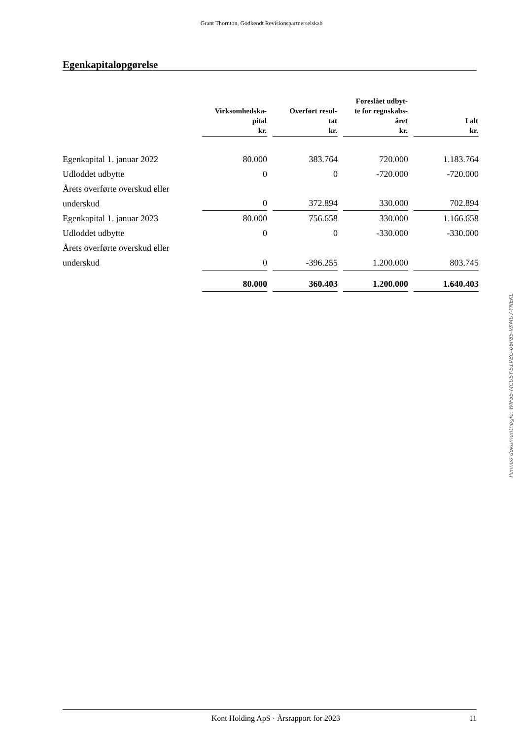Grant Thornton, Godkendt Revisionspartnerselskab
Egenkapitalopgørelse
| | Virksomhedska- pital kr. | Overført resul- tat kr. | Foreslået udbyt- te for regnskabs- året kr. | I alt kr. |
| --- | --- | --- | --- | --- |
| Egenkapital 1. januar 2022 | 80.000 | 383.764 | 720.000 | 1.183.764 |
| Udloddet udbytte | 0 | 0 | -720.000 | -720.000 |
| Årets overførte overskud eller underskud | 0 | 372.894 | 330.000 | 702.894 |
| Egenkapital 1. januar 2023 | 80.000 | 756.658 | 330.000 | 1.166.658 |
| Udloddet udbytte | 0 | 0 | -330.000 | -330.000 |
| Årets overførte overskud eller underskud | 0 | -396.255 | 1.200.000 | 803.745 |
| | 80.000 | 360.403 | 1.200.000 | 1.640.403 |
Penneo dokumentnøgle: WIF55-MCUSY-S1VBG-06P85-VKMU7-YNEKL
Kont Holding ApS · Årsrapport for 2023 11